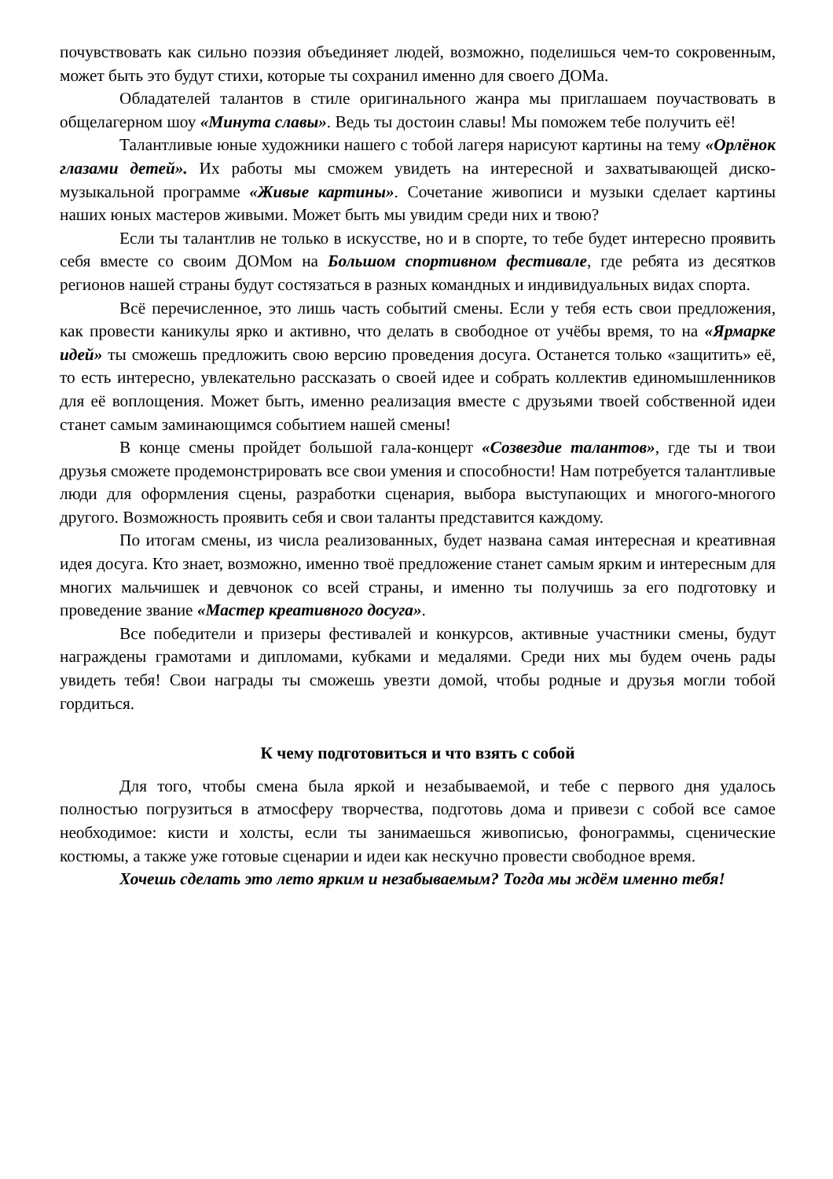почувствовать как сильно поэзия объединяет людей, возможно, поделишься чем-то сокровенным, может быть это будут стихи, которые ты сохранил именно для своего ДОМа.
Обладателей талантов в стиле оригинального жанра мы приглашаем поучаствовать в общелагерном шоу «Минута славы». Ведь ты достоин славы! Мы поможем тебе получить её!
Талантливые юные художники нашего с тобой лагеря нарисуют картины на тему «Орлёнок глазами детей». Их работы мы сможем увидеть на интересной и захватывающей диско-музыкальной программе «Живые картины». Сочетание живописи и музыки сделает картины наших юных мастеров живыми. Может быть мы увидим среди них и твою?
Если ты талантлив не только в искусстве, но и в спорте, то тебе будет интересно проявить себя вместе со своим ДОМом на Большом спортивном фестивале, где ребята из десятков регионов нашей страны будут состязаться в разных командных и индивидуальных видах спорта.
Всё перечисленное, это лишь часть событий смены. Если у тебя есть свои предложения, как провести каникулы ярко и активно, что делать в свободное от учёбы время, то на «Ярмарке идей» ты сможешь предложить свою версию проведения досуга. Останется только «защитить» её, то есть интересно, увлекательно рассказать о своей идее и собрать коллектив единомышленников для её воплощения. Может быть, именно реализация вместе с друзьями твоей собственной идеи станет самым заминающимся событием нашей смены!
В конце смены пройдет большой гала-концерт «Созвездие талантов», где ты и твои друзья сможете продемонстрировать все свои умения и способности! Нам потребуется талантливые люди для оформления сцены, разработки сценария, выбора выступающих и многого-многого другого. Возможность проявить себя и свои таланты представится каждому.
По итогам смены, из числа реализованных, будет названа самая интересная и креативная идея досуга. Кто знает, возможно, именно твоё предложение станет самым ярким и интересным для многих мальчишек и девчонок со всей страны, и именно ты получишь за его подготовку и проведение звание «Мастер креативного досуга».
Все победители и призеры фестивалей и конкурсов, активные участники смены, будут награждены грамотами и дипломами, кубками и медалями. Среди них мы будем очень рады увидеть тебя! Свои награды ты сможешь увезти домой, чтобы родные и друзья могли тобой гордиться.
К чему подготовиться и что взять с собой
Для того, чтобы смена была яркой и незабываемой, и тебе с первого дня удалось полностью погрузиться в атмосферу творчества, подготовь дома и привези с собой все самое необходимое: кисти и холсты, если ты занимаешься живописью, фонограммы, сценические костюмы, а также уже готовые сценарии и идеи как нескучно провести свободное время.
Хочешь сделать это лето ярким и незабываемым? Тогда мы ждём именно тебя!